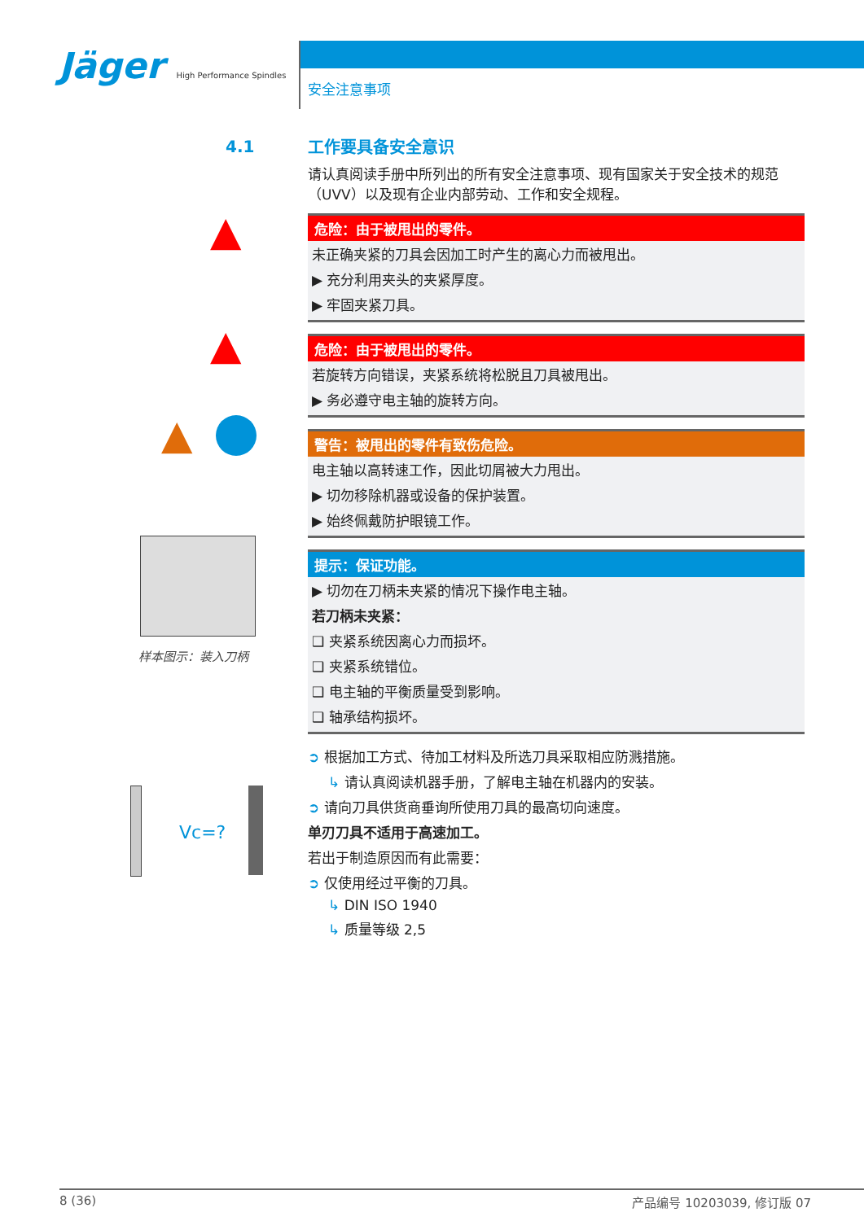Jäger High Performance Spindles
安全注意事项
4.1
▲
▲
▲
样本图示：装入刀柄
Vc=?
工作要具备安全意识
请认真阅读手册中所列出的所有安全注意事项、现有国家关于安全技术的规范（UVV）以及现有企业内部劳动、工作和安全规程。
危险：由于被甩出的零件。
未正确夹紧的刀具会因加工时产生的离心力而被甩出。
▶ 充分利用夹头的夹紧厚度。
▶ 牢固夹紧刀具。
危险：由于被甩出的零件。
若旋转方向错误，夹紧系统将松脱且刀具被甩出。
▶ 务必遵守电主轴的旋转方向。
警告：被甩出的零件有致伤危险。
电主轴以高转速工作，因此切屑被大力甩出。
▶ 切勿移除机器或设备的保护装置。
▶ 始终佩戴防护眼镜工作。
提示：保证功能。
▶ 切勿在刀柄未夹紧的情况下操作电主轴。
若刀柄未夹紧：
❑ 夹紧系统因离心力而损坏。
❑ 夹紧系统错位。
❑ 电主轴的平衡质量受到影响。
❑ 轴承结构损坏。
➲ 根据加工方式、待加工材料及所选刀具采取相应防溅措施。
↳ 请认真阅读机器手册，了解电主轴在机器内的安装。
➲ 请向刀具供货商垂询所使用刀具的最高切向速度。
单刃刀具不适用于高速加工。
若出于制造原因而有此需要：
➲ 仅使用经过平衡的刀具。
↳ DIN ISO 1940
↳ 质量等级 2,5
8 (36) 产品编号 10203039, 修订版 07